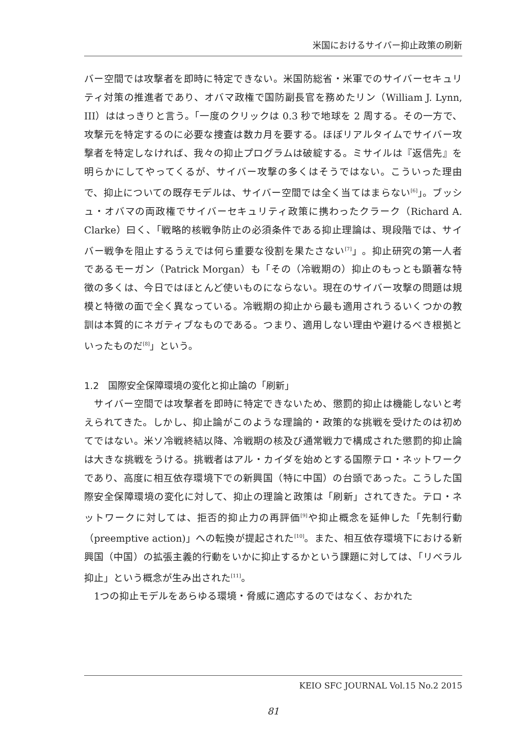米国におけるサイバー抑止政策の刷新
バー空間では攻撃者を即時に特定できない。米国防総省・米軍でのサイバーセキュリティ対策の推進者であり、オバマ政権で国防副長官を務めたリン（William J. Lynn, III）ははっきりと言う。「一度のクリックは 0.3 秒で地球を 2 周する。その一方で、攻撃元を特定するのに必要な捜査は数カ月を要する。ほぼリアルタイムでサイバー攻撃者を特定しなければ、我々の抑止プログラムは破綻する。ミサイルは『返信先』を明らかにしてやってくるが、サイバー攻撃の多くはそうではない。こういった理由で、抑止についての既存モデルは、サイバー空間では全く当てはまらない<sup>[6]</sup>」。ブッシュ・オバマの両政権でサイバーセキュリティ政策に携わったクラーク（Richard A. Clarke）曰く、「戦略的核戦争防止の必須条件である抑止理論は、現段階では、サイバー戦争を阻止するうえでは何ら重要な役割を果たさない<sup>[7]</sup>」。抑止研究の第一人者であるモーガン（Patrick Morgan）も「その（冷戦期の）抑止のもっとも顕著な特徴の多くは、今日ではほとんど使いものにならない。現在のサイバー攻撃の問題は規模と特徴の面で全く異なっている。冷戦期の抑止から最も適用されうるいくつかの教訓は本質的にネガティブなものである。つまり、適用しない理由や避けるべき根拠といったものだ<sup>[8]</sup>」という。
1.2　国際安全保障環境の変化と抑止論の「刷新」
　サイバー空間では攻撃者を即時に特定できないため、懲罰的抑止は機能しないと考えられてきた。しかし、抑止論がこのような理論的・政策的な挑戦を受けたのは初めてではない。米ソ冷戦終結以降、冷戦期の核及び通常戦力で構成された懲罰的抑止論は大きな挑戦をうける。挑戦者はアル・カイダを始めとする国際テロ・ネットワークであり、高度に相互依存環境下での新興国（特に中国）の台頭であった。こうした国際安全保障環境の変化に対して、抑止の理論と政策は「刷新」されてきた。テロ・ネットワークに対しては、拒否的抑止力の再評価<sup>[9]</sup>や抑止概念を延伸した「先制行動（preemptive action)」への転換が提起された<sup>[10]</sup>。また、相互依存環境下における新興国（中国）の拡張主義的行動をいかに抑止するかという課題に対しては、「リベラル抑止」という概念が生み出された<sup>[11]</sup>。
　1つの抑止モデルをあらゆる環境・脅威に適応するのではなく、おかれた
KEIO SFC JOURNAL Vol.15 No.2 2015
81